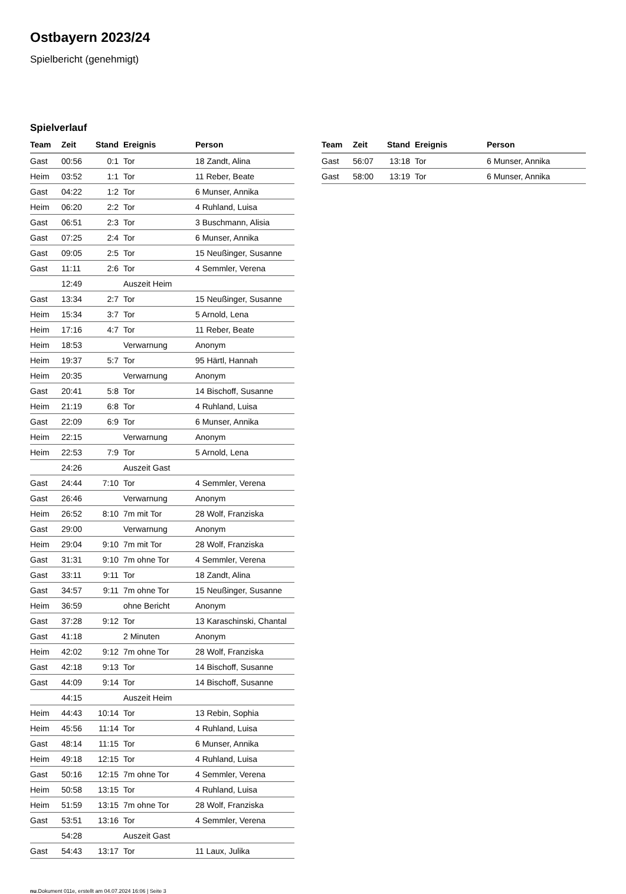Ostbayern 2023/24
Spielbericht (genehmigt)
Spielverlauf
| Team | Zeit | Stand | Ereignis | Person |
| --- | --- | --- | --- | --- |
| Gast | 00:56 | 0:1 | Tor | 18 Zandt, Alina |
| Heim | 03:52 | 1:1 | Tor | 11 Reber, Beate |
| Gast | 04:22 | 1:2 | Tor | 6 Munser, Annika |
| Heim | 06:20 | 2:2 | Tor | 4 Ruhland, Luisa |
| Gast | 06:51 | 2:3 | Tor | 3 Buschmann, Alisia |
| Gast | 07:25 | 2:4 | Tor | 6 Munser, Annika |
| Gast | 09:05 | 2:5 | Tor | 15 Neußinger, Susanne |
| Gast | 11:11 | 2:6 | Tor | 4 Semmler, Verena |
| | 12:49 | | Auszeit Heim | |
| Gast | 13:34 | 2:7 | Tor | 15 Neußinger, Susanne |
| Heim | 15:34 | 3:7 | Tor | 5 Arnold, Lena |
| Heim | 17:16 | 4:7 | Tor | 11 Reber, Beate |
| Heim | 18:53 | | Verwarnung | Anonym |
| Heim | 19:37 | 5:7 | Tor | 95 Härtl, Hannah |
| Heim | 20:35 | | Verwarnung | Anonym |
| Gast | 20:41 | 5:8 | Tor | 14 Bischoff, Susanne |
| Heim | 21:19 | 6:8 | Tor | 4 Ruhland, Luisa |
| Gast | 22:09 | 6:9 | Tor | 6 Munser, Annika |
| Heim | 22:15 | | Verwarnung | Anonym |
| Heim | 22:53 | 7:9 | Tor | 5 Arnold, Lena |
| | 24:26 | | Auszeit Gast | |
| Gast | 24:44 | 7:10 | Tor | 4 Semmler, Verena |
| Gast | 26:46 | | Verwarnung | Anonym |
| Heim | 26:52 | 8:10 | 7m mit Tor | 28 Wolf, Franziska |
| Gast | 29:00 | | Verwarnung | Anonym |
| Heim | 29:04 | 9:10 | 7m mit Tor | 28 Wolf, Franziska |
| Gast | 31:31 | 9:10 | 7m ohne Tor | 4 Semmler, Verena |
| Gast | 33:11 | 9:11 | Tor | 18 Zandt, Alina |
| Gast | 34:57 | 9:11 | 7m ohne Tor | 15 Neußinger, Susanne |
| Heim | 36:59 | | ohne Bericht | Anonym |
| Gast | 37:28 | 9:12 | Tor | 13 Karaschinski, Chantal |
| Gast | 41:18 | | 2 Minuten | Anonym |
| Heim | 42:02 | 9:12 | 7m ohne Tor | 28 Wolf, Franziska |
| Gast | 42:18 | 9:13 | Tor | 14 Bischoff, Susanne |
| Gast | 44:09 | 9:14 | Tor | 14 Bischoff, Susanne |
| | 44:15 | | Auszeit Heim | |
| Heim | 44:43 | 10:14 | Tor | 13 Rebin, Sophia |
| Heim | 45:56 | 11:14 | Tor | 4 Ruhland, Luisa |
| Gast | 48:14 | 11:15 | Tor | 6 Munser, Annika |
| Heim | 49:18 | 12:15 | Tor | 4 Ruhland, Luisa |
| Gast | 50:16 | 12:15 | 7m ohne Tor | 4 Semmler, Verena |
| Heim | 50:58 | 13:15 | Tor | 4 Ruhland, Luisa |
| Heim | 51:59 | 13:15 | 7m ohne Tor | 28 Wolf, Franziska |
| Gast | 53:51 | 13:16 | Tor | 4 Semmler, Verena |
| | 54:28 | | Auszeit Gast | |
| Gast | 54:43 | 13:17 | Tor | 11 Laux, Julika |
| Team | Zeit | Stand | Ereignis | Person |
| --- | --- | --- | --- | --- |
| Gast | 56:07 | 13:18 | Tor | 6 Munser, Annika |
| Gast | 58:00 | 13:19 | Tor | 6 Munser, Annika |
nu.Dokument 011e, erstellt am 04.07.2024 16:06 | Seite 3